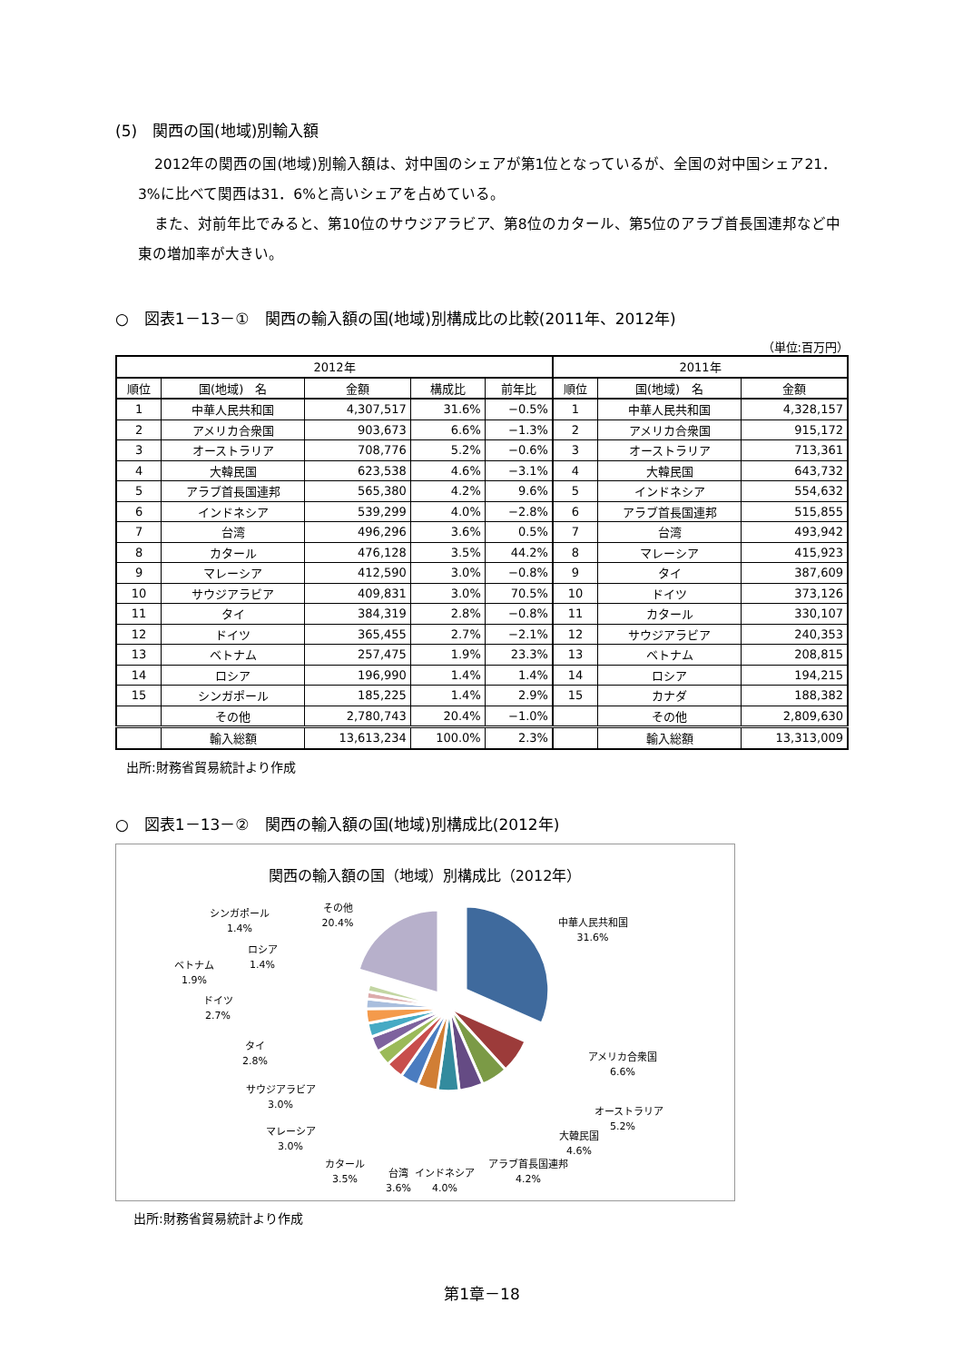(5)　関西の国(地域)別輸入額
2012年の関西の国(地域)別輸入額は、対中国のシェアが第1位となっているが、全国の対中国シェア21．3%に比べて関西は31．6%と高いシェアを占めている。
また、対前年比でみると、第10位のサウジアラビア、第8位のカタール、第5位のアラブ首長国連邦など中東の増加率が大きい。
○　図表1－13－①　関西の輸入額の国(地域)別構成比の比較(2011年、2012年)
（単位:百万円）
| 2012年 | | | | | 2011年 | | |
| --- | --- | --- | --- | --- | --- | --- | --- |
| 順位 | 国(地域) 名 | 金額 | 構成比 | 前年比 | 順位 | 国(地域) 名 | 金額 |
| 1 | 中華人民共和国 | 4,307,517 | 31.6% | −0.5% | 1 | 中華人民共和国 | 4,328,157 |
| 2 | アメリカ合衆国 | 903,673 | 6.6% | −1.3% | 2 | アメリカ合衆国 | 915,172 |
| 3 | オーストラリア | 708,776 | 5.2% | −0.6% | 3 | オーストラリア | 713,361 |
| 4 | 大韓民国 | 623,538 | 4.6% | −3.1% | 4 | 大韓民国 | 643,732 |
| 5 | アラブ首長国連邦 | 565,380 | 4.2% | 9.6% | 5 | インドネシア | 554,632 |
| 6 | インドネシア | 539,299 | 4.0% | −2.8% | 6 | アラブ首長国連邦 | 515,855 |
| 7 | 台湾 | 496,296 | 3.6% | 0.5% | 7 | 台湾 | 493,942 |
| 8 | カタール | 476,128 | 3.5% | 44.2% | 8 | マレーシア | 415,923 |
| 9 | マレーシア | 412,590 | 3.0% | −0.8% | 9 | タイ | 387,609 |
| 10 | サウジアラビア | 409,831 | 3.0% | 70.5% | 10 | ドイツ | 373,126 |
| 11 | タイ | 384,319 | 2.8% | −0.8% | 11 | カタール | 330,107 |
| 12 | ドイツ | 365,455 | 2.7% | −2.1% | 12 | サウジアラビア | 240,353 |
| 13 | ベトナム | 257,475 | 1.9% | 23.3% | 13 | ベトナム | 208,815 |
| 14 | ロシア | 196,990 | 1.4% | 1.4% | 14 | ロシア | 194,215 |
| 15 | シンガポール | 185,225 | 1.4% | 2.9% | 15 | カナダ | 188,382 |
| | その他 | 2,780,743 | 20.4% | −1.0% | | その他 | 2,809,630 |
| | 輸入総額 | 13,613,234 | 100.0% | 2.3% | | 輸入総額 | 13,313,009 |
出所:財務省貿易統計より作成
○　図表1－13－②　関西の輸入額の国(地域)別構成比(2012年)
関西の輸入額の国（地域）別構成比（2012年）
中華人民共和国
31.6%
アメリカ合衆国
6.6%
オーストラリア
5.2%
大韓民国
4.6%
アラブ首長国連邦
4.2%
インドネシア
4.0%
台湾
3.6%
カタール
3.5%
マレーシア
3.0%
サウジアラビア
3.0%
タイ
2.8%
ドイツ
2.7%
ベトナム
1.9%
ロシア
1.4%
シンガポール
1.4%
その他
20.4%
出所:財務省貿易統計より作成
第1章－18